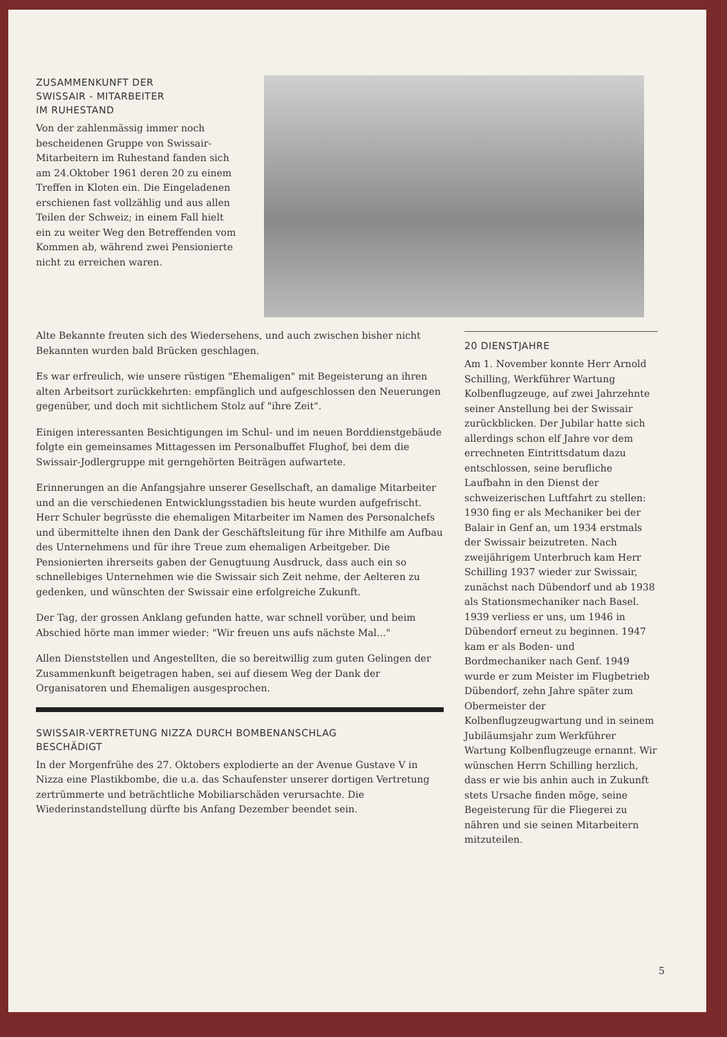ZUSAMMENKUNFT DER
SWISSAIR - MITARBEITER
IM RUHESTAND
Von der zahlenmässig immer noch bescheidenen Gruppe von Swissair-Mitarbeitern im Ruhestand fanden sich am 24.Oktober 1961 deren 20 zu einem Treffen in Kloten ein. Die Eingeladenen erschienen fast vollzählig und aus allen Teilen der Schweiz; in einem Fall hielt ein zu weiter Weg den Betreffenden vom Kommen ab, während zwei Pensionierte nicht zu erreichen waren.
Alte Bekannte freuten sich des Wiedersehens, und auch zwischen bisher nicht Bekannten wurden bald Brücken geschlagen.
Es war erfreulich, wie unsere rüstigen "Ehemaligen" mit Begeisterung an ihren alten Arbeitsort zurückkehrten: empfänglich und aufgeschlossen den Neuerungen gegenüber, und doch mit sichtlichem Stolz auf "ihre Zeit".
Einigen interessanten Besichtigungen im Schul- und im neuen Borddienstgebäude folgte ein gemeinsames Mittagessen im Personalbuffet Flughof, bei dem die Swissair-Jodlergruppe mit gerngehörten Beiträgen aufwartete.
Erinnerungen an die Anfangsjahre unserer Gesellschaft, an damalige Mitarbeiter und an die verschiedenen Entwicklungsstadien bis heute wurden aufgefrischt. Herr Schuler begrüsste die ehemaligen Mitarbeiter im Namen des Personalchefs und übermittelte ihnen den Dank der Geschäftsleitung für ihre Mithilfe am Aufbau des Unternehmens und für ihre Treue zum ehemaligen Arbeitgeber. Die Pensionierten ihrerseits gaben der Genugtuung Ausdruck, dass auch ein so schnellebiges Unternehmen wie die Swissair sich Zeit nehme, der Aelteren zu gedenken, und wünschten der Swissair eine erfolgreiche Zukunft.
Der Tag, der grossen Anklang gefunden hatte, war schnell vorüber, und beim Abschied hörte man immer wieder: "Wir freuen uns aufs nächste Mal..."
Allen Dienststellen und Angestellten, die so bereitwillig zum guten Gelingen der Zusammenkunft beigetragen haben, sei auf diesem Weg der Dank der Organisatoren und Ehemaligen ausgesprochen.
SWISSAIR-VERTRETUNG NIZZA DURCH BOMBENANSCHLAG
BESCHÄDIGT
In der Morgenfrühe des 27. Oktobers explodierte an der Avenue Gustave V in Nizza eine Plastikbombe, die u.a. das Schaufenster unserer dortigen Vertretung zertrümmerte und beträchtliche Mobiliarschäden verursachte. Die Wiederinstandstellung dürfte bis Anfang Dezember beendet sein.
20 DIENSTJAHRE
Am 1. November konnte Herr Arnold Schilling, Werkführer Wartung Kolbenflugzeuge, auf zwei Jahrzehnte seiner Anstellung bei der Swissair zurückblicken. Der Jubilar hatte sich allerdings schon elf Jahre vor dem errechneten Eintrittsdatum dazu entschlossen, seine berufliche Laufbahn in den Dienst der schweizerischen Luftfahrt zu stellen: 1930 fing er als Mechaniker bei der Balair in Genf an, um 1934 erstmals der Swissair beizutreten. Nach zweijährigem Unterbruch kam Herr Schilling 1937 wieder zur Swissair, zunächst nach Dübendorf und ab 1938 als Stationsmechaniker nach Basel. 1939 verliess er uns, um 1946 in Dübendorf erneut zu beginnen. 1947 kam er als Boden- und Bordmechaniker nach Genf. 1949 wurde er zum Meister im Flugbetrieb Dübendorf, zehn Jahre später zum Obermeister der Kolbenflugzeugwartung und in seinem Jubiläumsjahr zum Werkführer Wartung Kolbenflugzeuge ernannt. Wir wünschen Herrn Schilling herzlich, dass er wie bis anhin auch in Zukunft stets Ursache finden möge, seine Begeisterung für die Fliegerei zu nähren und sie seinen Mitarbeitern mitzuteilen.
5